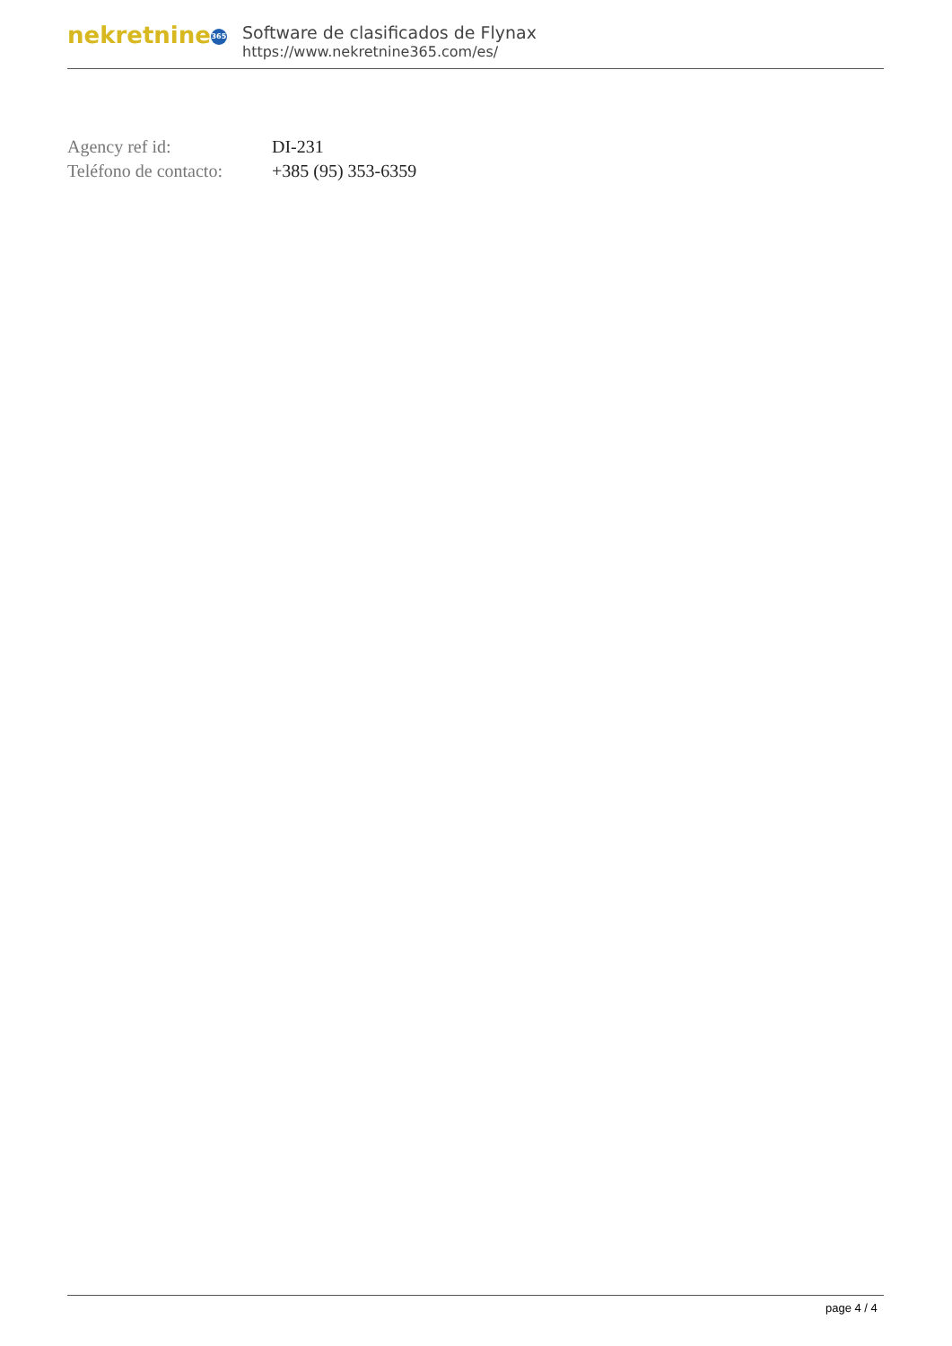nekretnine 365
Software de clasificados de Flynax
https://www.nekretnine365.com/es/
| Agency ref id: | DI-231 |
| Teléfono de contacto: | +385 (95) 353-6359 |
page 4 / 4